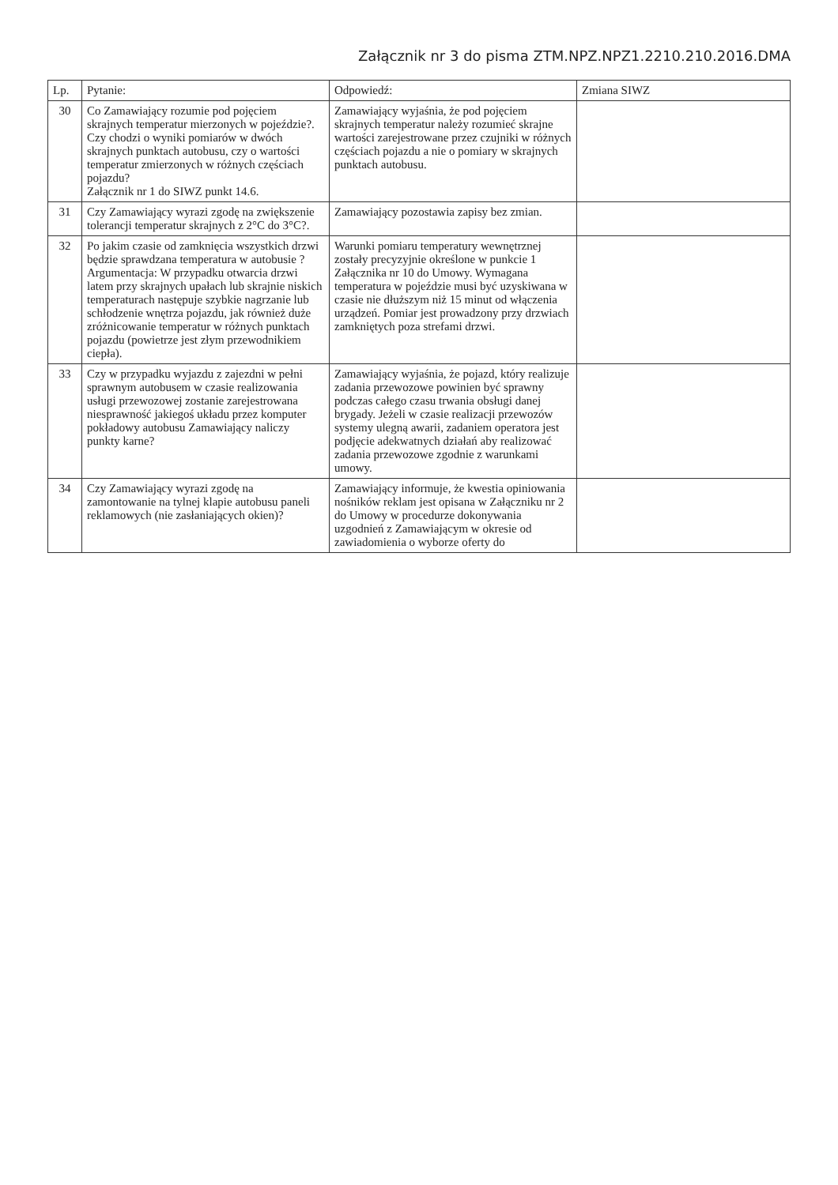Załącznik nr 3 do pisma ZTM.NPZ.NPZ1.2210.210.2016.DMA
| Lp. | Pytanie: | Odpowiedź: | Zmiana SIWZ |
| --- | --- | --- | --- |
| 30 | Co Zamawiający rozumie pod pojęciem skrajnych temperatur mierzonych w pojeździe?. Czy chodzi o wyniki pomiarów w dwóch skrajnych punktach autobusu, czy o wartości temperatur zmierzonych w różnych częściach pojazdu? Załącznik nr 1 do SIWZ punkt 14.6. | Zamawiający wyjaśnia, że pod pojęciem skrajnych temperatur należy rozumieć skrajne wartości zarejestrowane przez czujniki w różnych częściach pojazdu a nie o pomiary w skrajnych punktach autobusu. | |
| 31 | Czy Zamawiający wyrazi zgodę na zwiększenie tolerancji temperatur skrajnych z 2°C do 3°C?. | Zamawiający pozostawia zapisy bez zmian. | |
| 32 | Po jakim czasie od zamknięcia wszystkich drzwi będzie sprawdzana temperatura w autobusie ? Argumentacja: W przypadku otwarcia drzwi latem przy skrajnych upałach lub skrajnie niskich temperaturach następuje szybkie nagrzanie lub schłodzenie wnętrza pojazdu, jak również duże zróżnicowanie temperatur w różnych punktach pojazdu (powietrze jest złym przewodnikiem ciepła). | Warunki pomiaru temperatury wewnętrznej zostały precyzyjnie określone w punkcie 1 Załącznika nr 10 do Umowy. Wymagana temperatura w pojeździe musi być uzyskiwana w czasie nie dłuższym niż 15 minut od włączenia urządzeń. Pomiar jest prowadzony przy drzwiach zamkniętych poza strefami drzwi. | |
| 33 | Czy w przypadku wyjazdu z zajezdni w pełni sprawnym autobusem w czasie realizowania usługi przewozowej zostanie zarejestrowana niesprawność jakiegoś układu przez komputer pokładowy autobusu Zamawiający naliczy punkty karne? | Zamawiający wyjaśnia, że pojazd, który realizuje zadania przewozowe powinien być sprawny podczas całego czasu trwania obsługi danej brygady. Jeżeli w czasie realizacji przewozów systemy ulegną awarii, zadaniem operatora jest podjęcie adekwatnych działań aby realizować zadania przewozowe zgodnie z warunkami umowy. | |
| 34 | Czy Zamawiający wyrazi zgodę na zamontowanie na tylnej klapie autobusu paneli reklamowych (nie zasłaniających okien)? | Zamawiający informuje, że kwestia opiniowania nośników reklam jest opisana w Załączniku nr 2 do Umowy w procedurze dokonywania uzgodnień z Zamawiającym w okresie od zawiadomienia o wyborze oferty do | |